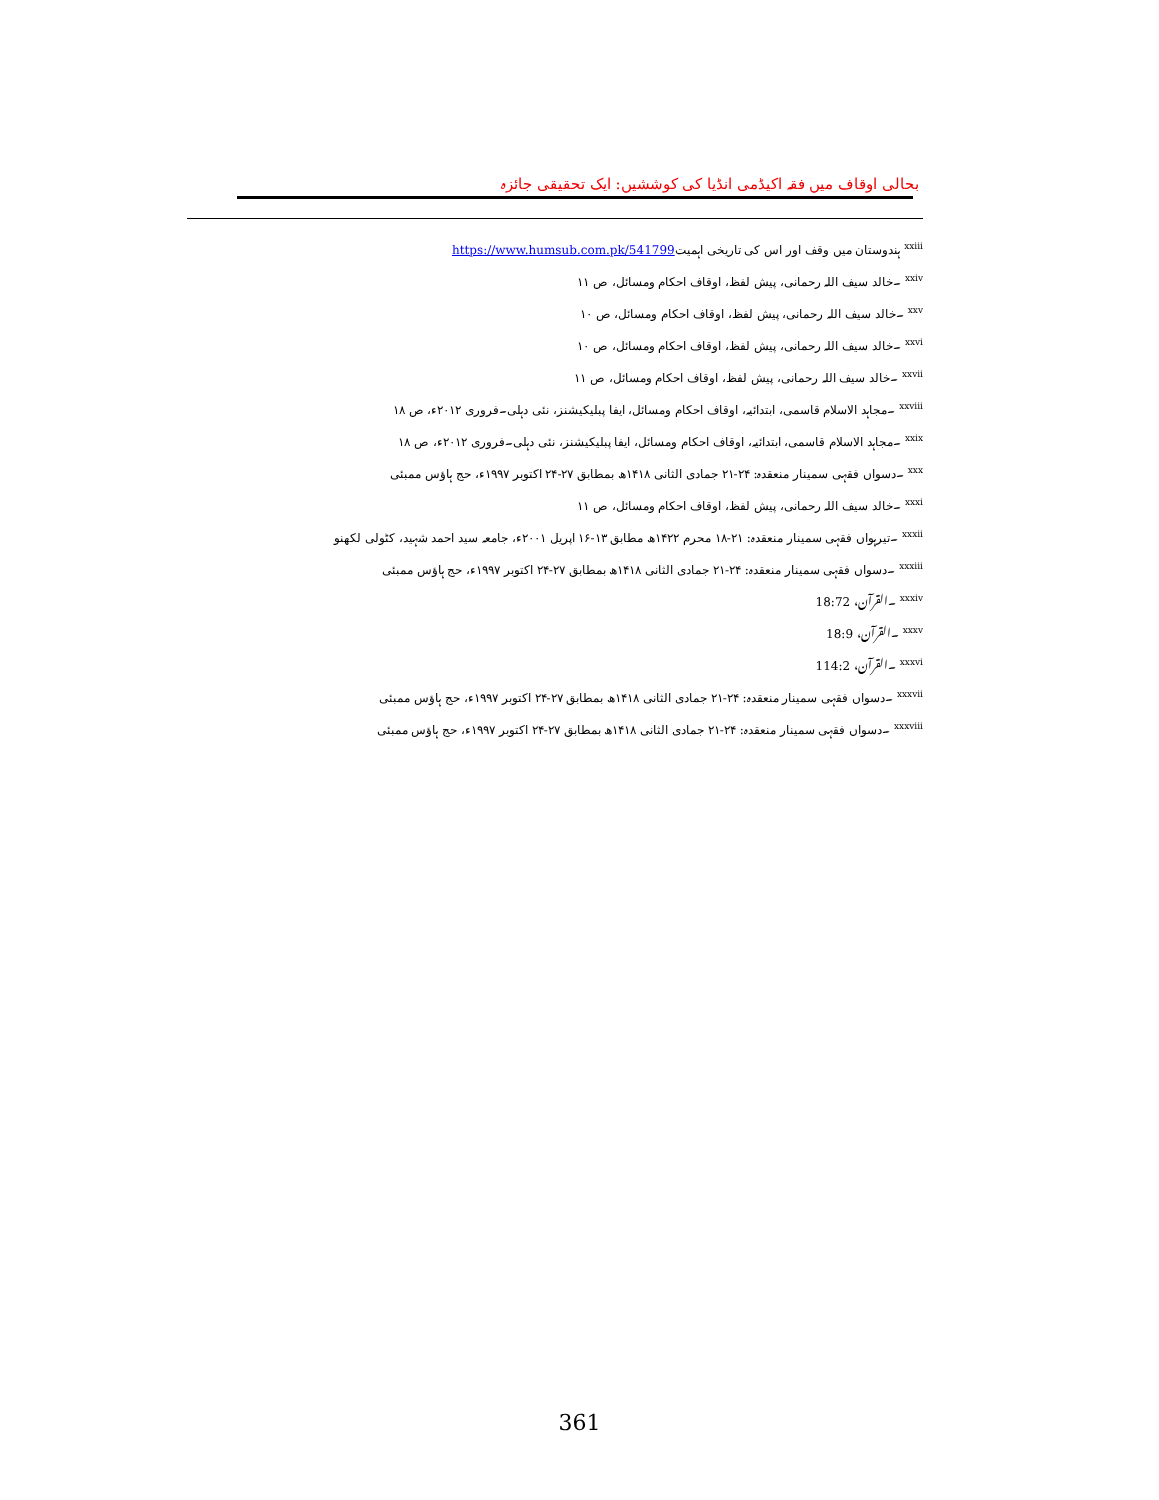بحالی اوقاف میں فقہ اکیڈمی انڈیا کی کوششیں: ایک تحقیقی جائزہ
<sup>xxiii</sup> ہندوستان میں وقف اور اس کی تاریخی اہمیتhttps://www.humsub.com.pk/541799
<sup>xxiv</sup> ۔خالد سیف اللہ رحمانی، پیش لفظ، اوقاف احکام ومسائل، ص ۱۱
<sup>xxv</sup> ۔خالد سیف اللہ رحمانی، پیش لفظ، اوقاف احکام ومسائل، ص ۱۰
<sup>xxvi</sup> ۔خالد سیف اللہ رحمانی، پیش لفظ، اوقاف احکام ومسائل، ص ۱۰
<sup>xxvii</sup> ۔خالد سیف اللہ رحمانی، پیش لفظ، اوقاف احکام ومسائل، ص ۱۱
<sup>xxviii</sup> ۔مجاہد الاسلام قاسمی، ابتدائیہ، اوقاف احکام ومسائل، ایفا پبلیکیشنز، نئی دہلی۔فروری ۲۰۱۲ء، ص ۱۸
<sup>xxix</sup> ۔مجاہد الاسلام قاسمی، ابتدائیہ، اوقاف احکام ومسائل، ایفا پبلیکیشنز، نئی دہلی۔فروری ۲۰۱۲ء، ص ۱۸
<sup>xxx</sup> ۔دسواں فقہی سمینار منعقدہ: ۲۴-۲۱ جمادی الثانی ۱۴۱۸ھ بمطابق ۲۷-۲۴ اکتوبر ۱۹۹۷ء، حج ہاؤس ممبئی
<sup>xxxi</sup> ۔خالد سیف اللہ رحمانی، پیش لفظ، اوقاف احکام ومسائل، ص ۱۱
<sup>xxxii</sup> ۔تیرہواں فقہی سمینار منعقدہ: ۲۱-۱۸ محرم ۱۴۲۲ھ مطابق ۱۳-۱۶ اپریل ۲۰۰۱ء، جامعہ سید احمد شہید، کٹولی لکھنو
<sup>xxxiii</sup> ۔دسواں فقہی سمینار منعقدہ: ۲۴-۲۱ جمادی الثانی ۱۴۱۸ھ بمطابق ۲۷-۲۴ اکتوبر ۱۹۹۷ء، حج ہاؤس ممبئی
<sup>xxxiv</sup> ۔القرآن، 18:72
<sup>xxxv</sup> ۔القرآن، 18:9
<sup>xxxvi</sup> ۔القرآن، 114:2
<sup>xxxvii</sup> ۔دسواں فقہی سمینار منعقدہ: ۲۴-۲۱ جمادی الثانی ۱۴۱۸ھ بمطابق ۲۷-۲۴ اکتوبر ۱۹۹۷ء، حج ہاؤس ممبئی
<sup>xxxviii</sup> ۔دسواں فقہی سمینار منعقدہ: ۲۴-۲۱ جمادی الثانی ۱۴۱۸ھ بمطابق ۲۷-۲۴ اکتوبر ۱۹۹۷ء، حج ہاؤس ممبئی
361